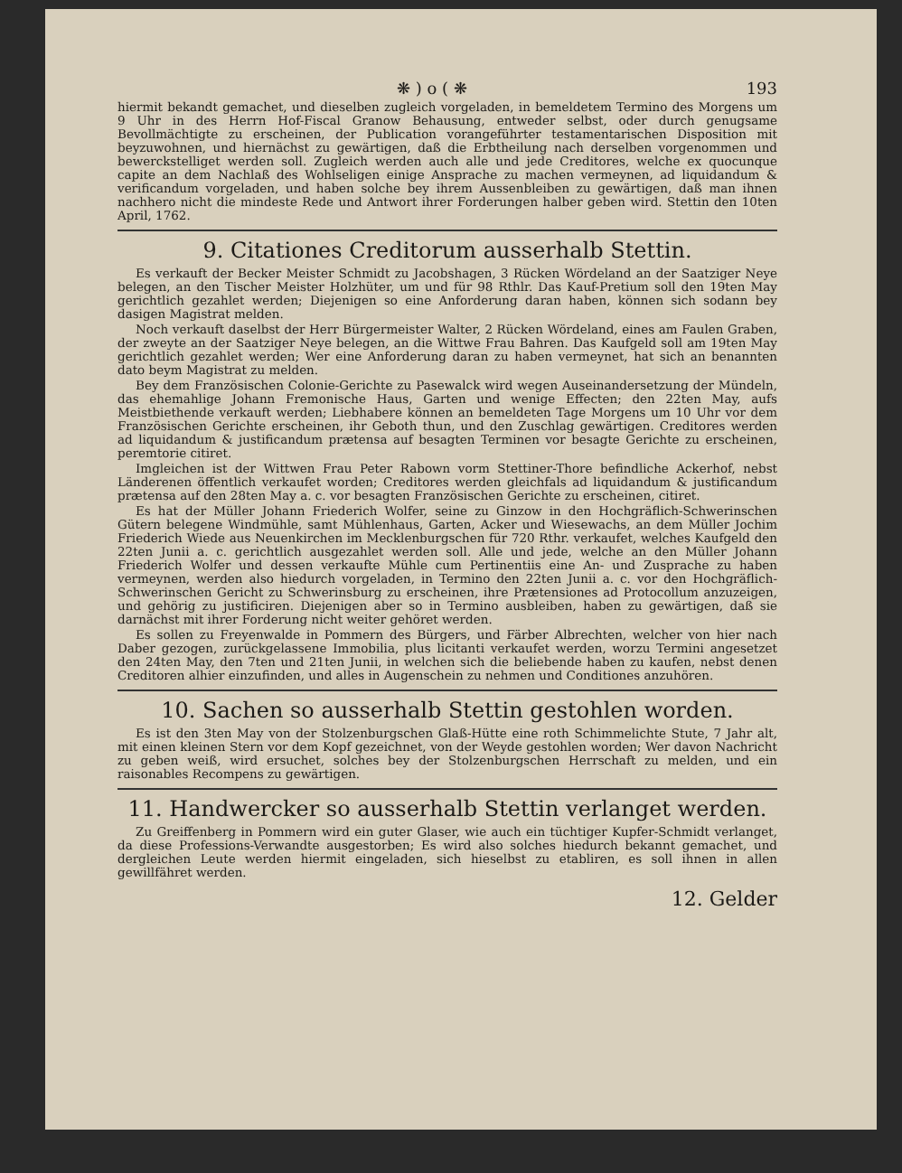❋ ) o ( ❋ 193
hiermit bekandt gemachet, und dieselben zugleich vorgeladen, in bemeldetem Termino des Morgens um 9 Uhr in des Herrn Hof-Fiscal Granow Behausung, entweder selbst, oder durch genugsame Bevollmächtigte zu erscheinen, der Publication vorangeführter testamentarischen Disposition mit beyzuwohnen, und hiernächst zu gewärtigen, daß die Erbtheilung nach derselben vorgenommen und bewerckstelliget werden soll. Zugleich werden auch alle und jede Creditores, welche ex quocunque capite an dem Nachlaß des Wohlseligen einige Ansprache zu machen vermeynen, ad liquidandum & verificandum vorgeladen, und haben solche bey ihrem Aussenbleiben zu gewärtigen, daß man ihnen nachhero nicht die mindeste Rede und Antwort ihrer Forderungen halber geben wird. Stettin den 10ten April, 1762.
9. Citationes Creditorum ausserhalb Stettin.
Es verkauft der Becker Meister Schmidt zu Jacobshagen, 3 Rücken Wördeland an der Saatziger Neye belegen, an den Tischer Meister Holzhüter, um und für 98 Rthlr. Das Kauf-Pretium soll den 19ten May gerichtlich gezahlet werden; Diejenigen so eine Anforderung daran haben, können sich sodann bey dasigen Magistrat melden.
Noch verkauft daselbst der Herr Bürgermeister Walter, 2 Rücken Wördeland, eines am Faulen Graben, der zweyte an der Saatziger Neye belegen, an die Wittwe Frau Bahren. Das Kaufgeld soll am 19ten May gerichtlich gezahlet werden; Wer eine Anforderung daran zu haben vermeynet, hat sich an benannten dato beym Magistrat zu melden.
Bey dem Französischen Colonie-Gerichte zu Pasewalck wird wegen Auseinandersetzung der Mündeln, das ehemahlige Johann Fremonische Haus, Garten und wenige Effecten; den 22ten May, aufs Meistbiethende verkauft werden; Liebhabere können an bemeldeten Tage Morgens um 10 Uhr vor dem Französischen Gerichte erscheinen, ihr Geboth thun, und den Zuschlag gewärtigen. Creditores werden ad liquidandum & justificandum prætensa auf besagten Terminen vor besagte Gerichte zu erscheinen, peremtorie citiret.
Imgleichen ist der Wittwen Frau Peter Rabown vorm Stettiner-Thore befindliche Ackerhof, nebst Länderenen öffentlich verkaufet worden; Creditores werden gleichfals ad liquidandum & justificandum prætensa auf den 28ten May a. c. vor besagten Französischen Gerichte zu erscheinen, citiret.
Es hat der Müller Johann Friederich Wolfer, seine zu Ginzow in den Hochgräflich-Schwerinschen Gütern belegene Windmühle, samt Mühlenhaus, Garten, Acker und Wiesewachs, an dem Müller Jochim Friederich Wiede aus Neuenkirchen im Mecklenburgschen für 720 Rthr. verkaufet, welches Kaufgeld den 22ten Junii a. c. gerichtlich ausgezahlet werden soll. Alle und jede, welche an den Müller Johann Friederich Wolfer und dessen verkaufte Mühle cum Pertinentiis eine An- und Zusprache zu haben vermeynen, werden also hiedurch vorgeladen, in Termino den 22ten Junii a. c. vor den Hochgräflich-Schwerinschen Gericht zu Schwerinsburg zu erscheinen, ihre Prætensiones ad Protocollum anzuzeigen, und gehörig zu justificiren. Diejenigen aber so in Termino ausbleiben, haben zu gewärtigen, daß sie darnächst mit ihrer Forderung nicht weiter gehöret werden.
Es sollen zu Freyenwalde in Pommern des Bürgers, und Färber Albrechten, welcher von hier nach Daber gezogen, zurückgelassene Immobilia, plus licitanti verkaufet werden, worzu Termini angesetzet den 24ten May, den 7ten und 21ten Junii, in welchen sich die beliebende haben zu kaufen, nebst denen Creditoren alhier einzufinden, und alles in Augenschein zu nehmen und Conditiones anzuhören.
10. Sachen so ausserhalb Stettin gestohlen worden.
Es ist den 3ten May von der Stolzenburgschen Glaß-Hütte eine roth Schimmelichte Stute, 7 Jahr alt, mit einen kleinen Stern vor dem Kopf gezeichnet, von der Weyde gestohlen worden; Wer davon Nachricht zu geben weiß, wird ersuchet, solches bey der Stolzenburgschen Herrschaft zu melden, und ein raisonables Recompens zu gewärtigen.
11. Handwercker so ausserhalb Stettin verlanget werden.
Zu Greiffenberg in Pommern wird ein guter Glaser, wie auch ein tüchtiger Kupfer-Schmidt verlanget, da diese Professions-Verwandte ausgestorben; Es wird also solches hiedurch bekannt gemachet, und dergleichen Leute werden hiermit eingeladen, sich hieselbst zu etabliren, es soll ihnen in allen gewillfähret werden.
12. Gelder